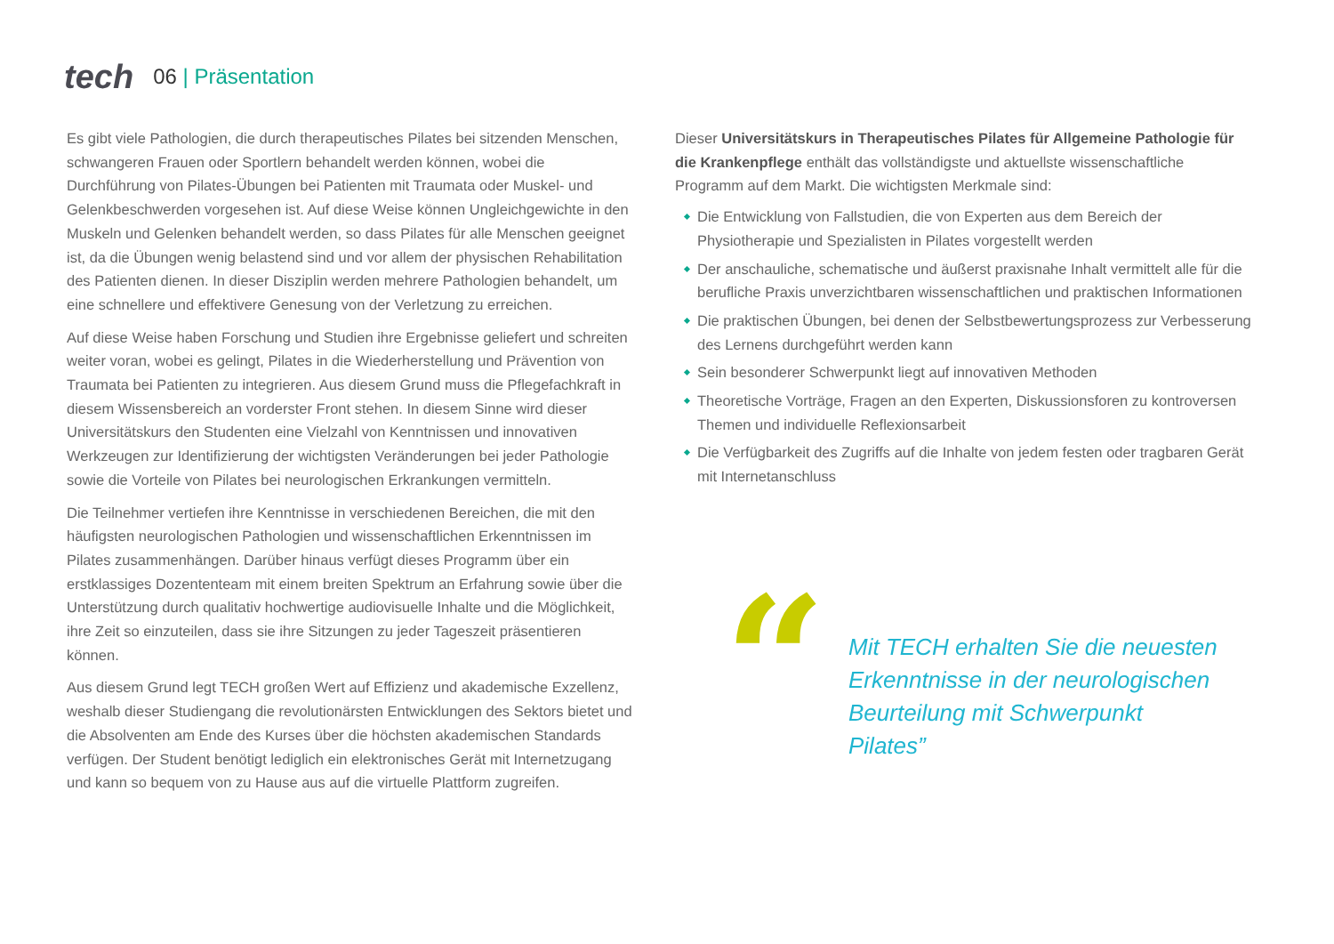tech
06 | Präsentation
Es gibt viele Pathologien, die durch therapeutisches Pilates bei sitzenden Menschen, schwangeren Frauen oder Sportlern behandelt werden können, wobei die Durchführung von Pilates-Übungen bei Patienten mit Traumata oder Muskel- und Gelenkbeschwerden vorgesehen ist. Auf diese Weise können Ungleichgewichte in den Muskeln und Gelenken behandelt werden, so dass Pilates für alle Menschen geeignet ist, da die Übungen wenig belastend sind und vor allem der physischen Rehabilitation des Patienten dienen. In dieser Disziplin werden mehrere Pathologien behandelt, um eine schnellere und effektivere Genesung von der Verletzung zu erreichen.
Auf diese Weise haben Forschung und Studien ihre Ergebnisse geliefert und schreiten weiter voran, wobei es gelingt, Pilates in die Wiederherstellung und Prävention von Traumata bei Patienten zu integrieren. Aus diesem Grund muss die Pflegefachkraft in diesem Wissensbereich an vorderster Front stehen. In diesem Sinne wird dieser Universitätskurs den Studenten eine Vielzahl von Kenntnissen und innovativen Werkzeugen zur Identifizierung der wichtigsten Veränderungen bei jeder Pathologie sowie die Vorteile von Pilates bei neurologischen Erkrankungen vermitteln.
Die Teilnehmer vertiefen ihre Kenntnisse in verschiedenen Bereichen, die mit den häufigsten neurologischen Pathologien und wissenschaftlichen Erkenntnissen im Pilates zusammenhängen. Darüber hinaus verfügt dieses Programm über ein erstklassiges Dozententeam mit einem breiten Spektrum an Erfahrung sowie über die Unterstützung durch qualitativ hochwertige audiovisuelle Inhalte und die Möglichkeit, ihre Zeit so einzuteilen, dass sie ihre Sitzungen zu jeder Tageszeit präsentieren können.
Aus diesem Grund legt TECH großen Wert auf Effizienz und akademische Exzellenz, weshalb dieser Studiengang die revolutionärsten Entwicklungen des Sektors bietet und die Absolventen am Ende des Kurses über die höchsten akademischen Standards verfügen. Der Student benötigt lediglich ein elektronisches Gerät mit Internetzugang und kann so bequem von zu Hause aus auf die virtuelle Plattform zugreifen.
Dieser Universitätskurs in Therapeutisches Pilates für Allgemeine Pathologie für die Krankenpflege enthält das vollständigste und aktuellste wissenschaftliche Programm auf dem Markt. Die wichtigsten Merkmale sind:
Die Entwicklung von Fallstudien, die von Experten aus dem Bereich der Physiotherapie und Spezialisten in Pilates vorgestellt werden
Der anschauliche, schematische und äußerst praxisnahe Inhalt vermittelt alle für die berufliche Praxis unverzichtbaren wissenschaftlichen und praktischen Informationen
Die praktischen Übungen, bei denen der Selbstbewertungsprozess zur Verbesserung des Lernens durchgeführt werden kann
Sein besonderer Schwerpunkt liegt auf innovativen Methoden
Theoretische Vorträge, Fragen an den Experten, Diskussionsforen zu kontroversen Themen und individuelle Reflexionsarbeit
Die Verfügbarkeit des Zugriffs auf die Inhalte von jedem festen oder tragbaren Gerät mit Internetanschluss
“
Mit TECH erhalten Sie die neuesten Erkenntnisse in der neurologischen Beurteilung mit Schwerpunkt Pilates”